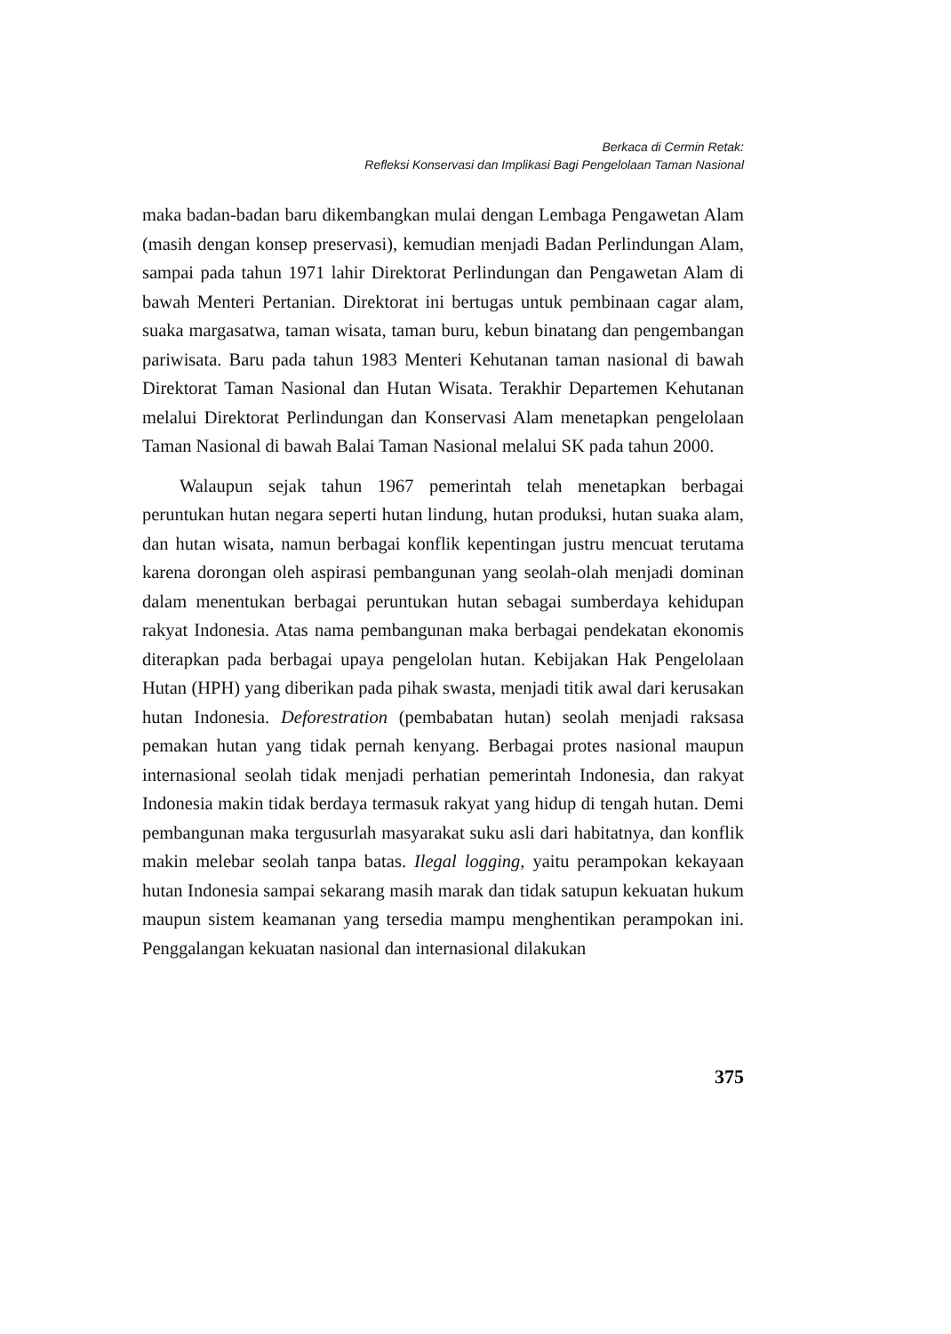Berkaca di Cermin Retak:
Refleksi Konservasi dan Implikasi Bagi Pengelolaan Taman Nasional
maka badan-badan baru dikembangkan mulai dengan Lembaga Pengawetan Alam (masih dengan konsep preservasi), kemudian menjadi Badan Perlindungan Alam, sampai pada tahun 1971 lahir Direktorat Perlindungan dan Pengawetan Alam di bawah Menteri Pertanian. Direktorat ini bertugas untuk pembinaan cagar alam, suaka margasatwa, taman wisata, taman buru, kebun binatang dan pengembangan pariwisata. Baru pada tahun 1983 Menteri Kehutanan taman nasional di bawah Direktorat Taman Nasional dan Hutan Wisata. Terakhir Departemen Kehutanan melalui Direktorat Perlindungan dan Konservasi Alam menetapkan pengelolaan Taman Nasional di bawah Balai Taman Nasional melalui SK pada tahun 2000.
Walaupun sejak tahun 1967 pemerintah telah menetapkan berbagai peruntukan hutan negara seperti hutan lindung, hutan produksi, hutan suaka alam, dan hutan wisata, namun berbagai konflik kepentingan justru mencuat terutama karena dorongan oleh aspirasi pembangunan yang seolah-olah menjadi dominan dalam menentukan berbagai peruntukan hutan sebagai sumberdaya kehidupan rakyat Indonesia. Atas nama pembangunan maka berbagai pendekatan ekonomis diterapkan pada berbagai upaya pengelolan hutan. Kebijakan Hak Pengelolaan Hutan (HPH) yang diberikan pada pihak swasta, menjadi titik awal dari kerusakan hutan Indonesia. Deforestration (pembabatan hutan) seolah menjadi raksasa pemakan hutan yang tidak pernah kenyang. Berbagai protes nasional maupun internasional seolah tidak menjadi perhatian pemerintah Indonesia, dan rakyat Indonesia makin tidak berdaya termasuk rakyat yang hidup di tengah hutan. Demi pembangunan maka tergusurlah masyarakat suku asli dari habitatnya, dan konflik makin melebar seolah tanpa batas. Ilegal logging, yaitu perampokan kekayaan hutan Indonesia sampai sekarang masih marak dan tidak satupun kekuatan hukum maupun sistem keamanan yang tersedia mampu menghentikan perampokan ini. Penggalangan kekuatan nasional dan internasional dilakukan
375